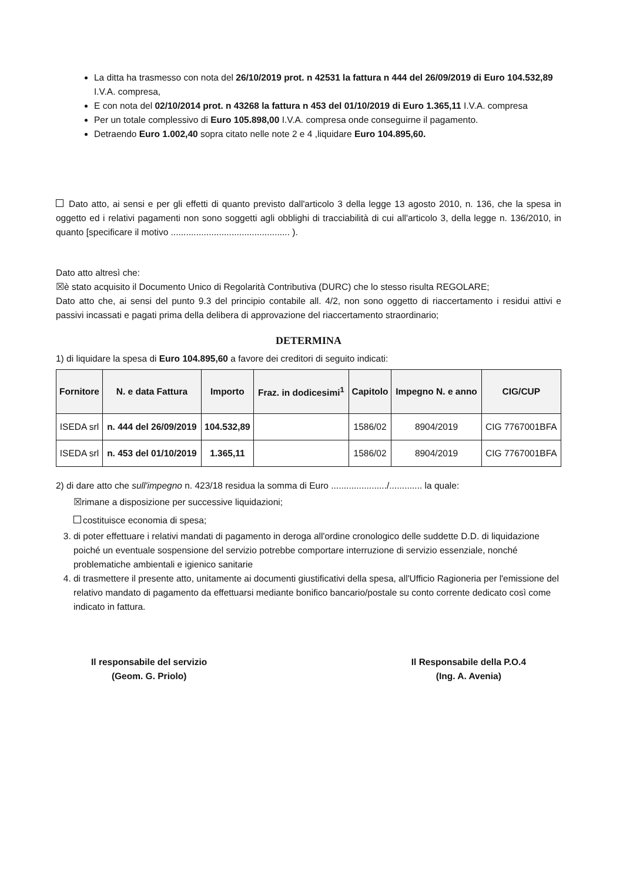La ditta ha trasmesso con nota del 26/10/2019 prot. n 42531 la fattura n 444 del 26/09/2019 di Euro 104.532,89 I.V.A. compresa,
E con nota del 02/10/2014 prot. n 43268 la fattura n 453 del 01/10/2019 di Euro 1.365,11 I.V.A. compresa
Per un totale complessivo di Euro 105.898,00 I.V.A. compresa onde conseguirne il pagamento.
Detraendo Euro 1.002,40 sopra citato nelle note 2 e 4 ,liquidare Euro 104.895,60.
Dato atto, ai sensi e per gli effetti di quanto previsto dall'articolo 3 della legge 13 agosto 2010, n. 136, che la spesa in oggetto ed i relativi pagamenti non sono soggetti agli obblighi di tracciabilità di cui all'articolo 3, della legge n. 136/2010, in quanto [specificare il motivo ............................................... ).
Dato atto altresì che:
☒è stato acquisito il Documento Unico di Regolarità Contributiva (DURC) che lo stesso risulta REGOLARE;
Dato atto che, ai sensi del punto 9.3 del principio contabile all. 4/2, non sono oggetto di riaccertamento i residui attivi e passivi incassati e pagati prima della delibera di approvazione del riaccertamento straordinario;
DETERMINA
1) di liquidare la spesa di Euro 104.895,60 a favore dei creditori di seguito indicati:
| Fornitore | N. e data Fattura | Importo | Fraz. in dodicesimi<sup>1</sup> | Capitolo | Impegno N. e anno | CIG/CUP |
| --- | --- | --- | --- | --- | --- | --- |
| ISEDA srl | n. 444 del 26/09/2019 | 104.532,89 | | 1586/02 | 8904/2019 | CIG 7767001BFA |
| ISEDA srl | n. 453 del 01/10/2019 | 1.365,11 | | 1586/02 | 8904/2019 | CIG 7767001BFA |
2) di dare atto che sull'impegno n. 423/18 residua la somma di Euro ....................../............. la quale:
☒rimane a disposizione per successive liquidazioni;
costituisce economia di spesa;
3. di poter effettuare i relativi mandati di pagamento in deroga all'ordine cronologico delle suddette D.D. di liquidazione poiché un eventuale sospensione del servizio potrebbe comportare interruzione di servizio essenziale, nonché problematiche ambientali e igienico sanitarie
4. di trasmettere il presente atto, unitamente ai documenti giustificativi della spesa, all'Ufficio Ragioneria per l'emissione del relativo mandato di pagamento da effettuarsi mediante bonifico bancario/postale su conto corrente dedicato così come indicato in fattura.
Il responsabile del servizio
(Geom. G. Priolo)
Il Responsabile della P.O.4
(Ing. A. Avenia)